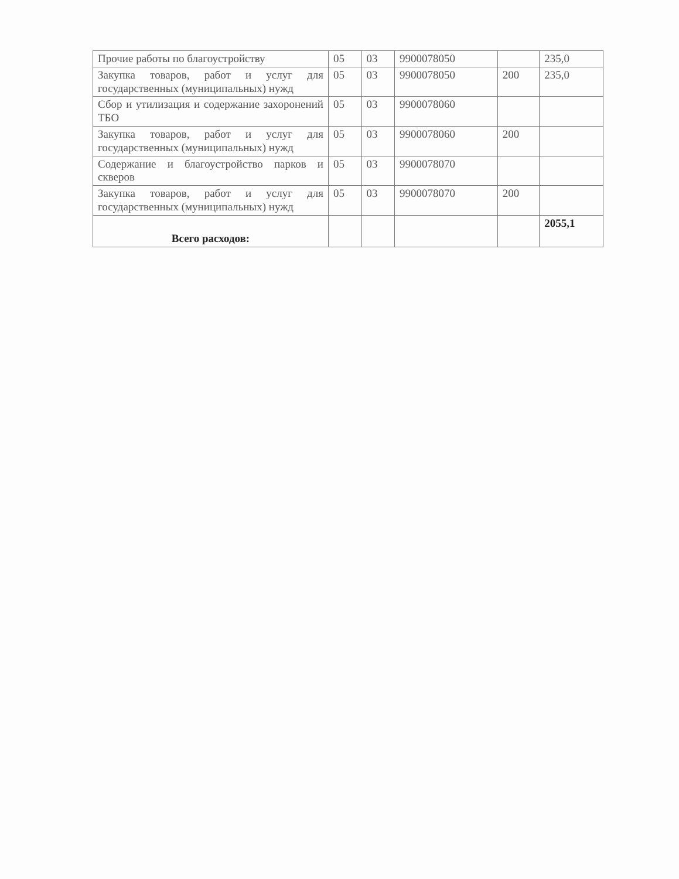| Прочие работы по благоустройству | 05 | 03 | 9900078050 | | 235,0 |
| Закупка товаров, работ и услуг для государственных (муниципальных) нужд | 05 | 03 | 9900078050 | 200 | 235,0 |
| Сбор и утилизация и содержание захоронений ТБО | 05 | 03 | 9900078060 | | |
| Закупка товаров, работ и услуг для государственных (муниципальных) нужд | 05 | 03 | 9900078060 | 200 | |
| Содержание и благоустройство парков и скверов | 05 | 03 | 9900078070 | | |
| Закупка товаров, работ и услуг для государственных (муниципальных) нужд | 05 | 03 | 9900078070 | 200 | |
| Всего расходов: | | | | | 2055,1 |